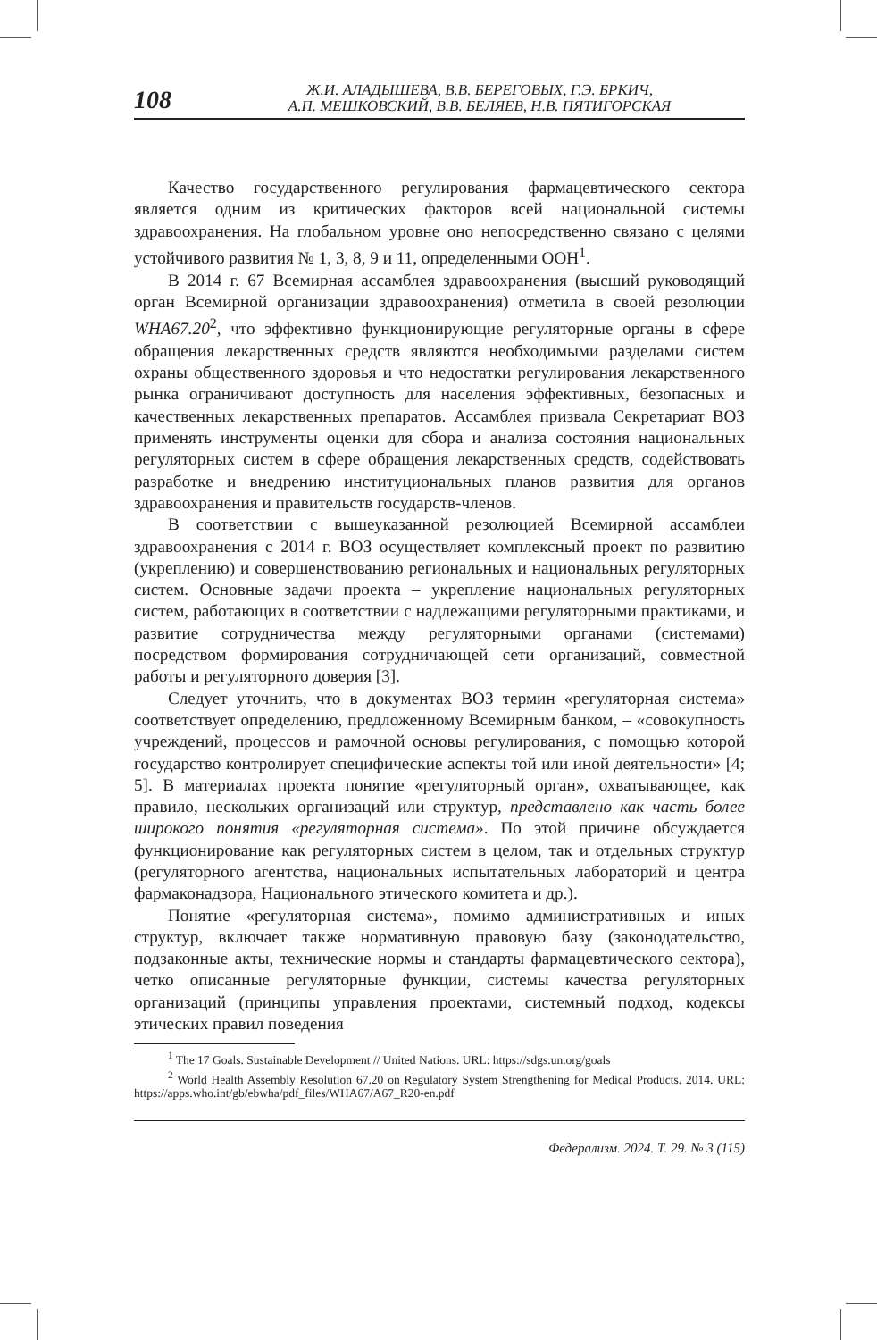108
Ж.И. АЛАДЫШЕВА, В.В. БЕРЕГОВЫХ, Г.Э. БРКИЧ,
А.П. МЕШКОВСКИЙ, В.В. БЕЛЯЕВ, Н.В. ПЯТИГОРСКАЯ
Качество государственного регулирования фармацевтического сектора является одним из критических факторов всей национальной системы здравоохранения. На глобальном уровне оно непосредственно связано с целями устойчивого развития № 1, 3, 8, 9 и 11, определенными ООН<sup>1</sup>.
В 2014 г. 67 Всемирная ассамблея здравоохранения (высший руководящий орган Всемирной организации здравоохранения) отметила в своей резолюции WHA67.20<sup>2</sup>, что эффективно функционирующие регуляторные органы в сфере обращения лекарственных средств являются необходимыми разделами систем охраны общественного здоровья и что недостатки регулирования лекарственного рынка ограничивают доступность для населения эффективных, безопасных и качественных лекарственных препаратов. Ассамблея призвала Секретариат ВОЗ применять инструменты оценки для сбора и анализа состояния национальных регуляторных систем в сфере обращения лекарственных средств, содействовать разработке и внедрению институциональных планов развития для органов здравоохранения и правительств государств-членов.
В соответствии с вышеуказанной резолюцией Всемирной ассамблеи здравоохранения с 2014 г. ВОЗ осуществляет комплексный проект по развитию (укреплению) и совершенствованию региональных и национальных регуляторных систем. Основные задачи проекта – укрепление национальных регуляторных систем, работающих в соответствии с надлежащими регуляторными практиками, и развитие сотрудничества между регуляторными органами (системами) посредством формирования сотрудничающей сети организаций, совместной работы и регуляторного доверия [3].
Следует уточнить, что в документах ВОЗ термин «регуляторная система» соответствует определению, предложенному Всемирным банком, – «совокупность учреждений, процессов и рамочной основы регулирования, с помощью которой государство контролирует специфические аспекты той или иной деятельности» [4; 5]. В материалах проекта понятие «регуляторный орган», охватывающее, как правило, нескольких организаций или структур, представлено как часть более широкого понятия «регуляторная система». По этой причине обсуждается функционирование как регуляторных систем в целом, так и отдельных структур (регуляторного агентства, национальных испытательных лабораторий и центра фармаконадзора, Национального этического комитета и др.).
Понятие «регуляторная система», помимо административных и иных структур, включает также нормативную правовую базу (законодательство, подзаконные акты, технические нормы и стандарты фармацевтического сектора), четко описанные регуляторные функции, системы качества регуляторных организаций (принципы управления проектами, системный подход, кодексы этических правил поведения
<sup>1</sup> The 17 Goals. Sustainable Development // United Nations. URL: https://sdgs.un.org/goals
<sup>2</sup> World Health Assembly Resolution 67.20 on Regulatory System Strengthening for Medical Products. 2014. URL: https://apps.who.int/gb/ebwha/pdf_files/WHA67/A67_R20-en.pdf
Федерализм. 2024. Т. 29. № 3 (115)